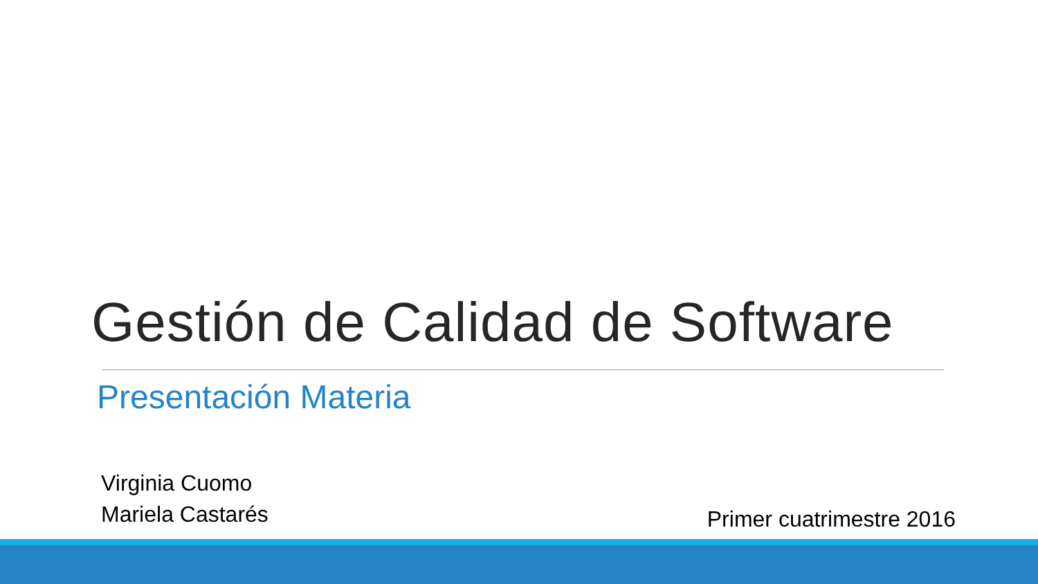Gestión de Calidad de Software
Presentación Materia
Virginia Cuomo
Mariela Castarés
Primer cuatrimestre 2016